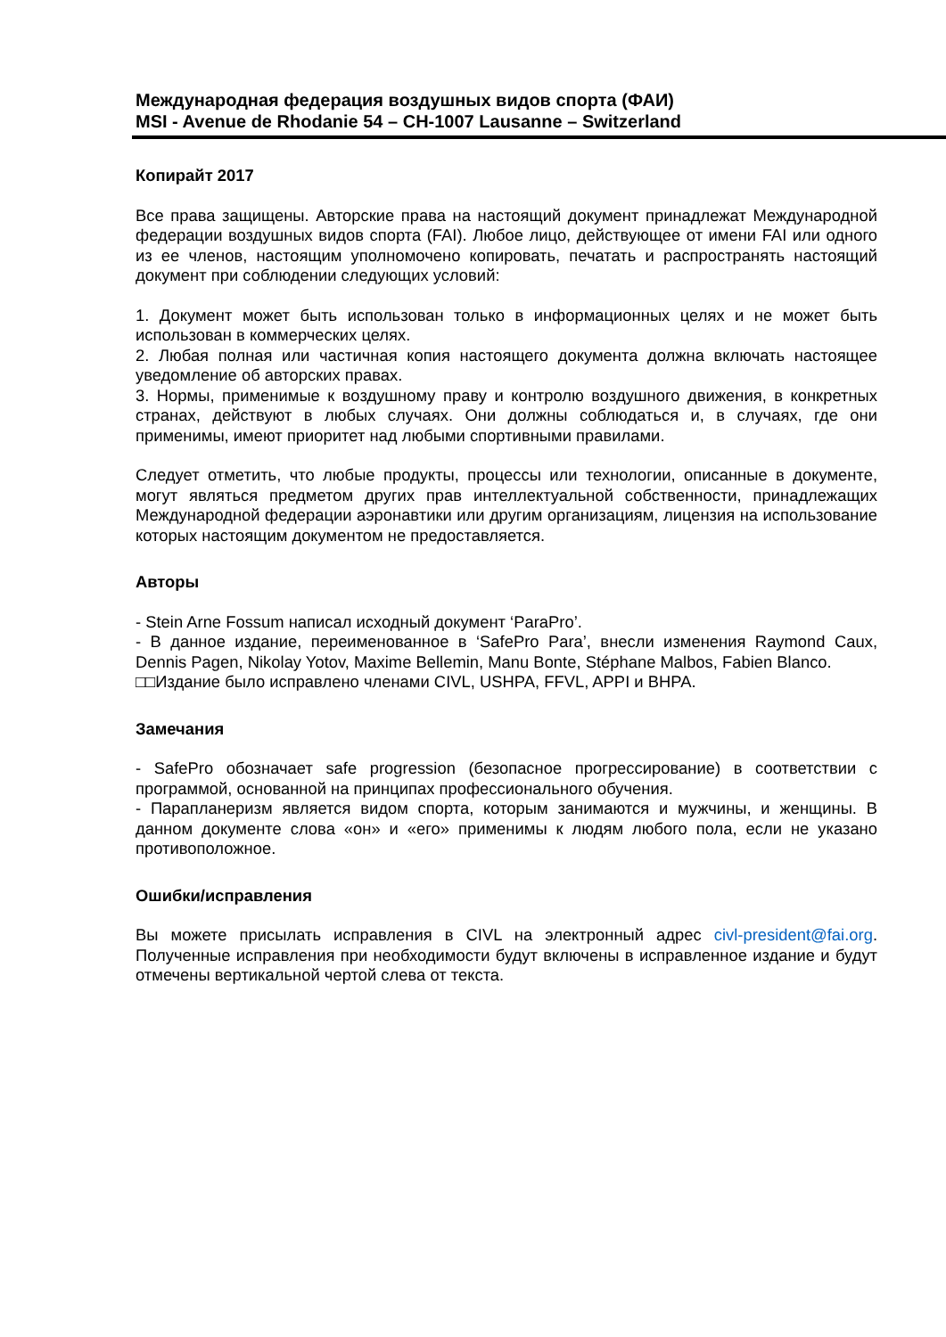Международная федерация воздушных видов спорта (ФАИ)
MSI - Avenue de Rhodanie 54 – CH-1007 Lausanne – Switzerland
Копирайт 2017
Все права защищены. Авторские права на настоящий документ принадлежат Международной федерации воздушных видов спорта (FAI). Любое лицо, действующее от имени FAI или одного из ее членов, настоящим уполномочено копировать, печатать и распространять настоящий документ при соблюдении следующих условий:
1. Документ может быть использован только в информационных целях и не может быть использован в коммерческих целях.
2. Любая полная или частичная копия настоящего документа должна включать настоящее уведомление об авторских правах.
3. Нормы, применимые к воздушному праву и контролю воздушного движения, в конкретных странах, действуют в любых случаях. Они должны соблюдаться и, в случаях, где они применимы, имеют приоритет над любыми спортивными правилами.
Следует отметить, что любые продукты, процессы или технологии, описанные в документе, могут являться предметом других прав интеллектуальной собственности, принадлежащих Международной федерации аэронавтики или другим организациям, лицензия на использование которых настоящим документом не предоставляется.
Авторы
- Stein Arne Fossum написал исходный документ ‘ParaPro’.
- В данное издание, переименованное в ‘SafePro Para’, внесли изменения Raymond Caux, Dennis Pagen, Nikolay Yotov, Maxime Bellemin, Manu Bonte, Stéphane Malbos, Fabien Blanco.
□□Издание было исправлено членами CIVL, USHPA, FFVL, APPI и BHPA.
Замечания
- SafePro обозначает safe progression (безопасное прогрессирование) в соответствии с программой, основанной на принципах профессионального обучения.
- Парапланеризм является видом спорта, которым занимаются и мужчины, и женщины. В данном документе слова «он» и «его» применимы к людям любого пола, если не указано противоположное.
Ошибки/исправления
Вы можете присылать исправления в CIVL на электронный адрес civl-president@fai.org. Полученные исправления при необходимости будут включены в исправленное издание и будут отмечены вертикальной чертой слева от текста.